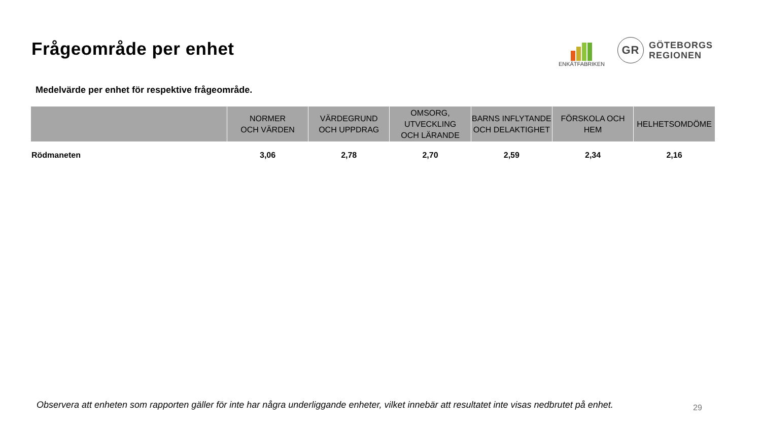Frågeområde per enhet
ENKÄTFABRIKEN
GR
GÖTEBORGS
REGIONEN
Medelvärde per enhet för respektive frågeområde.
| | NORMER OCH VÄRDEN | VÄRDEGRUND OCH UPPDRAG | OMSORG, UTVECKLING OCH LÄRANDE | BARNS INFLYTANDE OCH DELAKTIGHET | FÖRSKOLA OCH HEM | HELHETSOMDÖME |
| --- | --- | --- | --- | --- | --- | --- |
| Rödmaneten | 3,06 | 2,78 | 2,70 | 2,59 | 2,34 | 2,16 |
Observera att enheten som rapporten gäller för inte har några underliggande enheter, vilket innebär att resultatet inte visas nedbrutet på enhet.
29